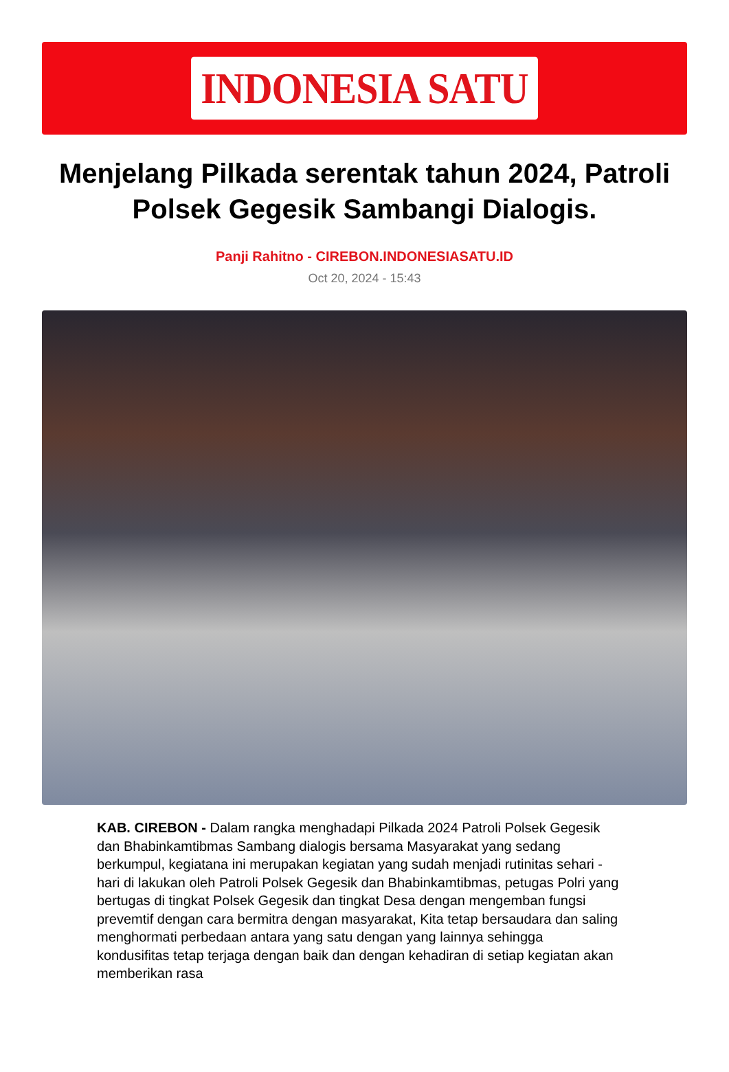INDONESIA SATU
Menjelang Pilkada serentak tahun 2024, Patroli Polsek Gegesik Sambangi Dialogis.
Panji Rahitno - CIREBON.INDONESIASATU.ID
Oct 20, 2024 - 15:43
KAB. CIREBON - Dalam rangka menghadapi Pilkada 2024 Patroli Polsek Gegesik dan Bhabinkamtibmas Sambang dialogis bersama Masyarakat yang sedang berkumpul, kegiatana ini merupakan kegiatan yang sudah menjadi rutinitas sehari - hari di lakukan oleh Patroli Polsek Gegesik dan Bhabinkamtibmas, petugas Polri yang bertugas di tingkat Polsek Gegesik dan tingkat Desa dengan mengemban fungsi prevemtif dengan cara bermitra dengan masyarakat, Kita tetap bersaudara dan saling menghormati perbedaan antara yang satu dengan yang lainnya sehingga kondusifitas tetap terjaga dengan baik dan dengan kehadiran di setiap kegiatan akan memberikan rasa